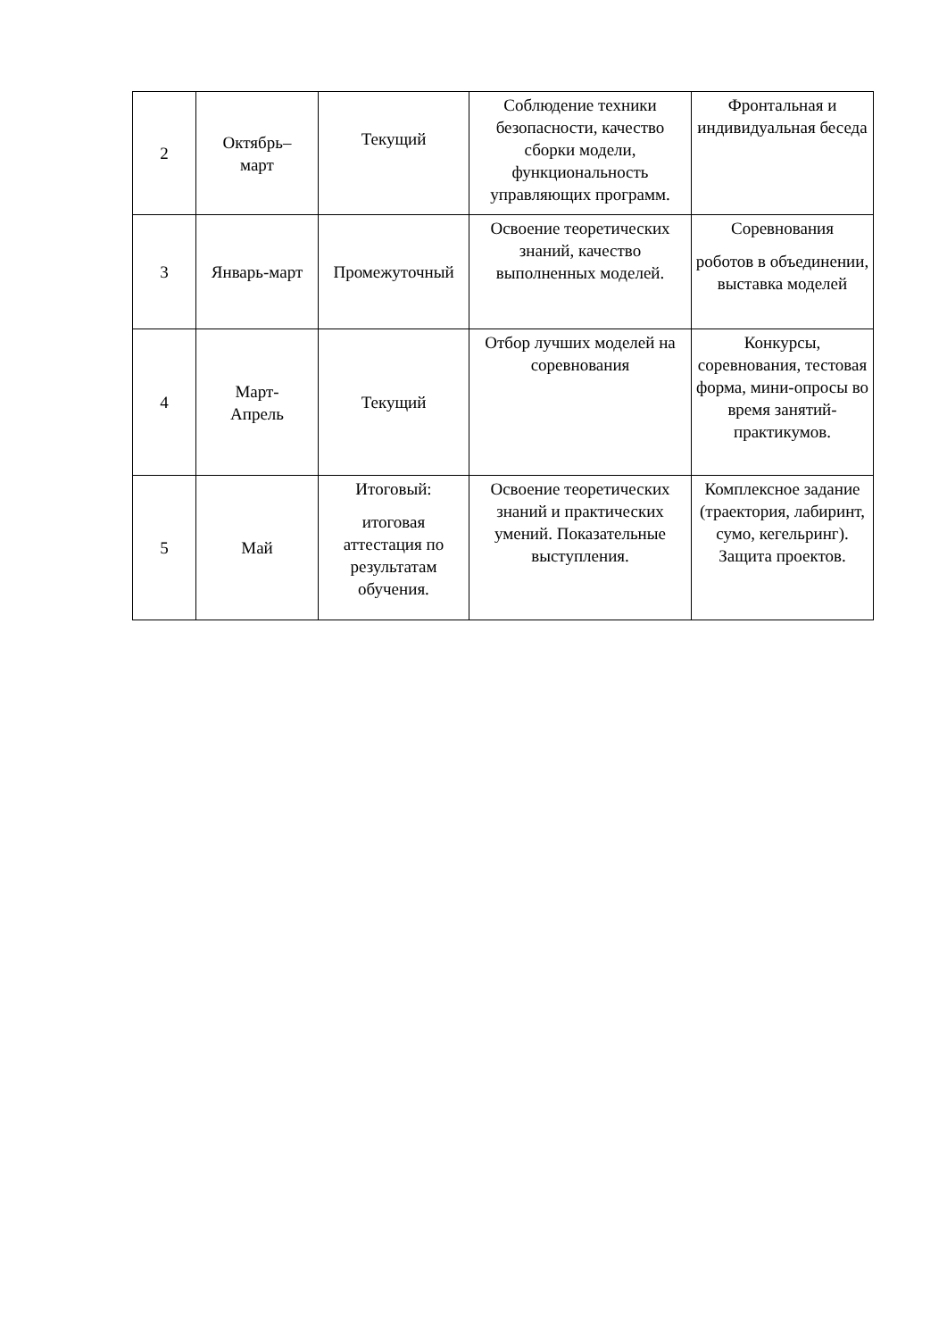| 2 | Октябрь– март | Текущий | Соблюдение техники безопасности, качество сборки модели, функциональность управляющих программ. | Фронтальная и индивидуальная беседа |
| 3 | Январь-март | Промежуточный | Освоение теоретических знаний, качество выполненных моделей. | Соревнования роботов в объединении, выставка моделей |
| 4 | Март- Апрель | Текущий | Отбор лучших моделей на соревнования | Конкурсы, соревнования, тестовая форма, мини-опросы во время занятий-практикумов. |
| 5 | Май | Итоговый: итоговая аттестация по результатам обучения. | Освоение теоретических знаний и практических умений. Показательные выступления. | Комплексное задание (траектория, лабиринт, сумо, кегельринг). Защита проектов. |